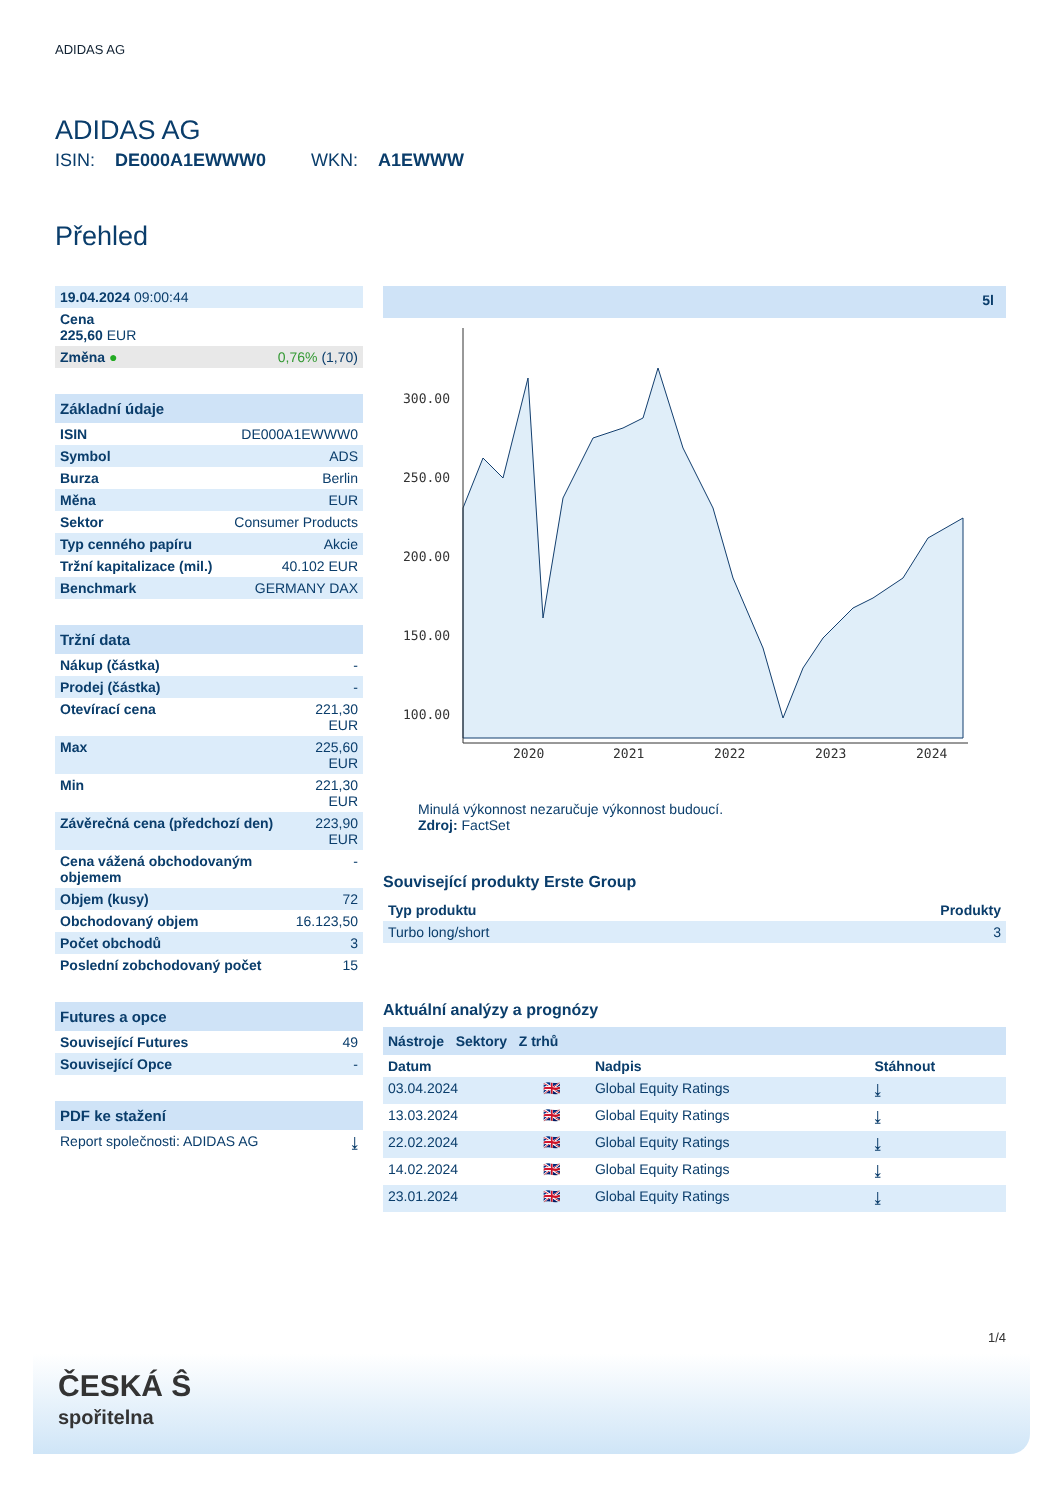ADIDAS AG
ADIDAS AG
ISIN: DE000A1EWWW0 WKN: A1EWWW
Přehled
| 19.04.2024 09:00:44 | |
| Cena 225,60 EUR | |
| Změna ● | 0,76% (1,70) |
Základní údaje
| ISIN | DE000A1EWWW0 |
| Symbol | ADS |
| Burza | Berlin |
| Měna | EUR |
| Sektor | Consumer Products |
| Typ cenného papíru | Akcie |
| Tržní kapitalizace (mil.) | 40.102 EUR |
| Benchmark | GERMANY DAX |
Tržní data
| Nákup (částka) | - |
| Prodej (částka) | - |
| Otevírací cena | 221,30 EUR |
| Max | 225,60 EUR |
| Min | 221,30 EUR |
| Závěrečná cena (předchozí den) | 223,90 EUR |
| Cena vážená obchodovaným objemem | - |
| Objem (kusy) | 72 |
| Obchodovaný objem | 16.123,50 |
| Počet obchodů | 3 |
| Poslední zobchodovaný počet | 15 |
Futures a opce
| Související Futures | 49 |
| Související Opce | - |
PDF ke stažení
| Report společnosti: ADIDAS AG | ⤓ |
5l
300.00
250.00
200.00
150.00
100.00
2020
2021
2022
2023
2024
Minulá výkonnost nezaručuje výkonnost budoucí.
Zdroj: FactSet
Související produkty Erste Group
| Typ produktu | Produkty |
| --- | --- |
| Turbo long/short | 3 |
Aktuální analýzy a prognózy
Nástroje Sektory Z trhů
| Datum | | Nadpis | Stáhnout |
| --- | --- | --- | --- |
| 03.04.2024 | 🇬🇧 | Global Equity Ratings | ⤓ |
| 13.03.2024 | 🇬🇧 | Global Equity Ratings | ⤓ |
| 22.02.2024 | 🇬🇧 | Global Equity Ratings | ⤓ |
| 14.02.2024 | 🇬🇧 | Global Equity Ratings | ⤓ |
| 23.01.2024 | 🇬🇧 | Global Equity Ratings | ⤓ |
1/4
ČESKÁ Ŝ
spořitelna